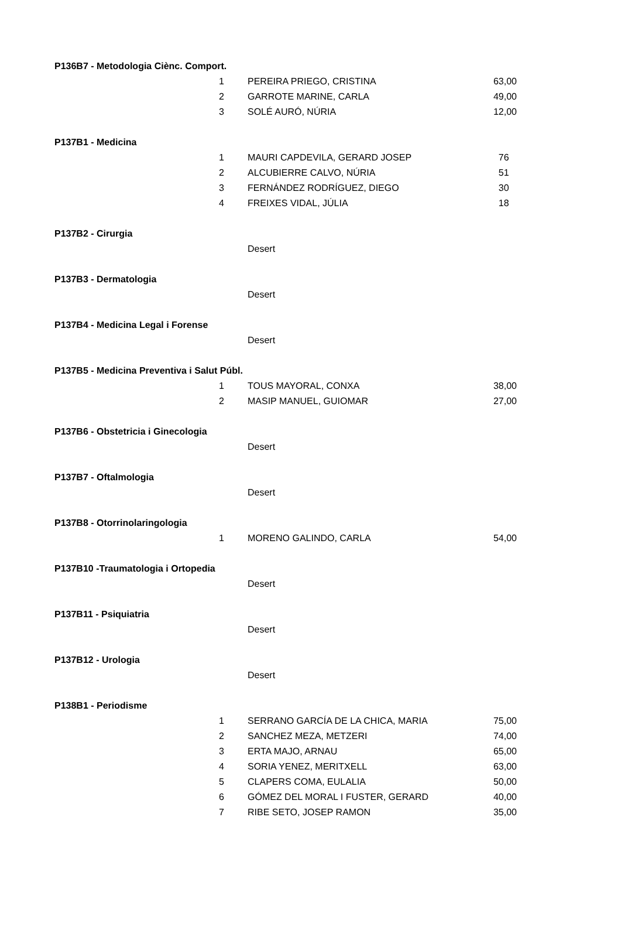| P136B7 - Metodologia Ciènc. Comport. | | | |
| 1 | PEREIRA PRIEGO, CRISTINA | 63,00 | |
| 2 | GARROTE MARINE, CARLA | 49,00 | |
| 3 | SOLÉ AURÓ, NÚRIA | 12,00 | |
| P137B1 - Medicina | | | |
| 1 | MAURI CAPDEVILA, GERARD JOSEP | 76 | |
| 2 | ALCUBIERRE CALVO, NÚRIA | 51 | |
| 3 | FERNÁNDEZ RODRÍGUEZ, DIEGO | 30 | |
| 4 | FREIXES VIDAL, JÚLIA | 18 | |
| P137B2 - Cirurgia | | | |
| | Desert | | |
| P137B3 - Dermatologia | | | |
| | Desert | | |
| P137B4 - Medicina Legal i Forense | | | |
| | Desert | | |
| P137B5 - Medicina Preventiva i Salut Públ. | | | |
| 1 | TOUS MAYORAL, CONXA | 38,00 | |
| 2 | MASIP MANUEL, GUIOMAR | 27,00 | |
| P137B6 - Obstetricia i Ginecologia | | | |
| | Desert | | |
| P137B7 - Oftalmologia | | | |
| | Desert | | |
| P137B8 - Otorrinolaringologia | | | |
| 1 | MORENO GALINDO, CARLA | 54,00 | |
| P137B10 -Traumatologia i Ortopedia | | | |
| | Desert | | |
| P137B11 - Psiquiatria | | | |
| | Desert | | |
| P137B12 - Urologia | | | |
| | Desert | | |
| P138B1 - Periodisme | | | |
| 1 | SERRANO GARCÍA DE LA CHICA, MARIA | 75,00 | |
| 2 | SANCHEZ MEZA, METZERI | 74,00 | |
| 3 | ERTA MAJO, ARNAU | 65,00 | |
| 4 | SORIA YENEZ, MERITXELL | 63,00 | |
| 5 | CLAPERS COMA, EULALIA | 50,00 | |
| 6 | GÓMEZ DEL MORAL I FUSTER, GERARD | 40,00 | |
| 7 | RIBE SETO, JOSEP RAMON | 35,00 | |